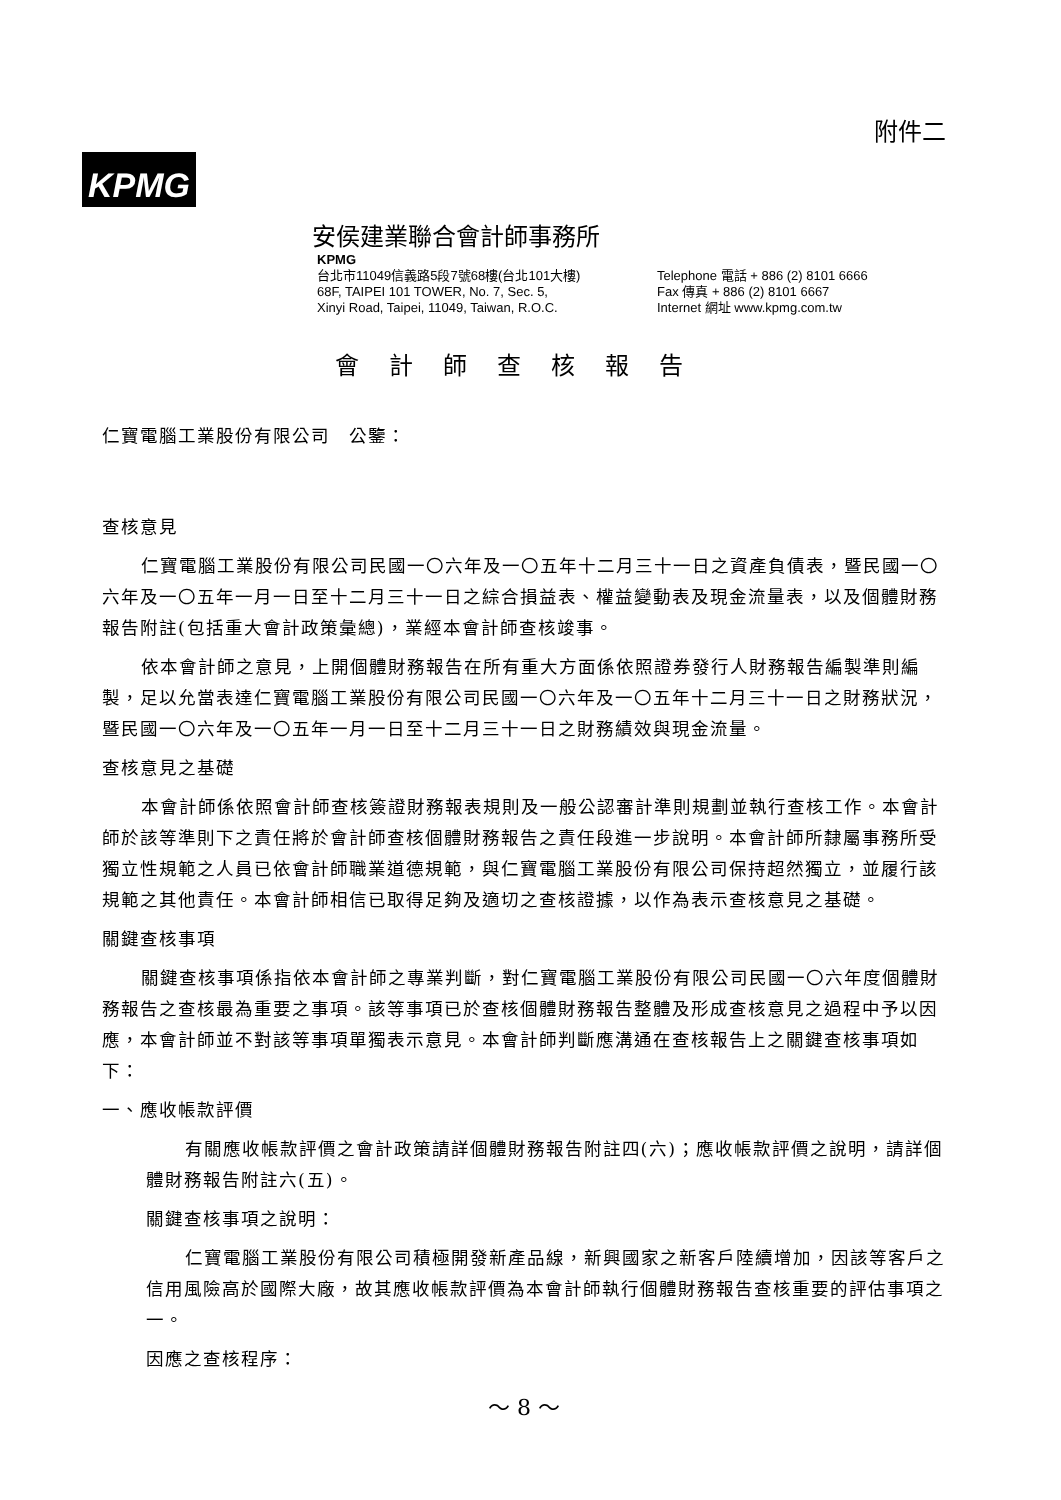附件二
KPMG
安侯建業聯合會計師事務所
KPMG
台北市11049信義路5段7號68樓(台北101大樓)
68F, TAIPEI 101 TOWER, No. 7, Sec. 5,
Xinyi Road, Taipei, 11049, Taiwan, R.O.C.
Telephone 電話 + 886 (2) 8101 6666
Fax 傳真 + 886 (2) 8101 6667
Internet 網址 www.kpmg.com.tw
會計師查核報告
仁寶電腦工業股份有限公司　公鑒：
查核意見
仁寶電腦工業股份有限公司民國一〇六年及一〇五年十二月三十一日之資產負債表，暨民國一〇六年及一〇五年一月一日至十二月三十一日之綜合損益表、權益變動表及現金流量表，以及個體財務報告附註(包括重大會計政策彙總)，業經本會計師查核竣事。
依本會計師之意見，上開個體財務報告在所有重大方面係依照證券發行人財務報告編製準則編製，足以允當表達仁寶電腦工業股份有限公司民國一〇六年及一〇五年十二月三十一日之財務狀況，暨民國一〇六年及一〇五年一月一日至十二月三十一日之財務績效與現金流量。
查核意見之基礎
本會計師係依照會計師查核簽證財務報表規則及一般公認審計準則規劃並執行查核工作。本會計師於該等準則下之責任將於會計師查核個體財務報告之責任段進一步說明。本會計師所隸屬事務所受獨立性規範之人員已依會計師職業道德規範，與仁寶電腦工業股份有限公司保持超然獨立，並履行該規範之其他責任。本會計師相信已取得足夠及適切之查核證據，以作為表示查核意見之基礎。
關鍵查核事項
關鍵查核事項係指依本會計師之專業判斷，對仁寶電腦工業股份有限公司民國一〇六年度個體財務報告之查核最為重要之事項。該等事項已於查核個體財務報告整體及形成查核意見之過程中予以因應，本會計師並不對該等事項單獨表示意見。本會計師判斷應溝通在查核報告上之關鍵查核事項如下：
一、應收帳款評價
有關應收帳款評價之會計政策請詳個體財務報告附註四(六)；應收帳款評價之說明，請詳個體財務報告附註六(五)。
關鍵查核事項之說明：
仁寶電腦工業股份有限公司積極開發新產品線，新興國家之新客戶陸續增加，因該等客戶之信用風險高於國際大廠，故其應收帳款評價為本會計師執行個體財務報告查核重要的評估事項之一。
因應之查核程序：
～ 8 ～